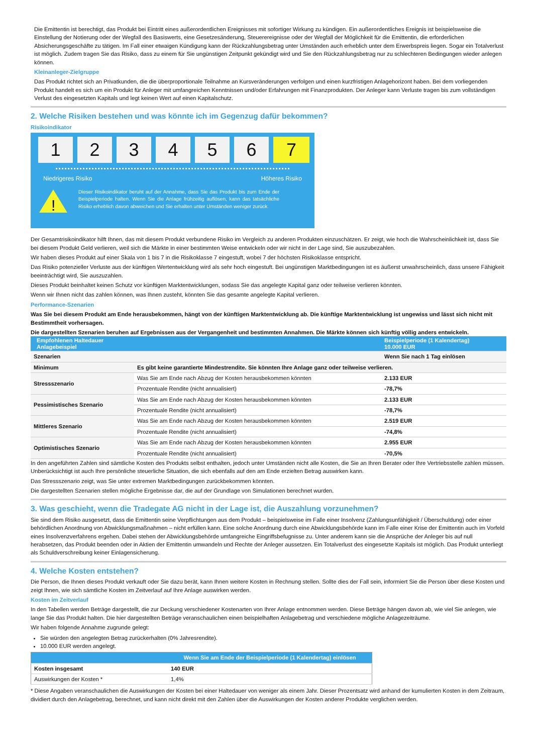Die Emittentin ist berechtigt, das Produkt bei Eintritt eines außerordentlichen Ereignisses mit sofortiger Wirkung zu kündigen. Ein außerordentliches Ereignis ist beispielsweise die Einstellung der Notierung oder der Wegfall des Basiswerts, eine Gesetzesänderung, Steuerereignisse oder der Wegfall der Möglichkeit für die Emittentin, die erforderlichen Absicherungsgeschäfte zu tätigen. Im Fall einer etwaigen Kündigung kann der Rückzahlungsbetrag unter Umständen auch erheblich unter dem Erwerbspreis liegen. Sogar ein Totalverlust ist möglich. Zudem tragen Sie das Risiko, dass zu einem für Sie ungünstigen Zeitpunkt gekündigt wird und Sie den Rückzahlungsbetrag nur zu schlechteren Bedingungen wieder anlegen können.
Kleinanleger-Zielgruppe
Das Produkt richtet sich an Privatkunden, die die überproportionale Teilnahme an Kursveränderungen verfolgen und einen kurzfristigen Anlagehorizont haben. Bei dem vorliegenden Produkt handelt es sich um ein Produkt für Anleger mit umfangreichen Kenntnissen und/oder Erfahrungen mit Finanzprodukten. Der Anleger kann Verluste tragen bis zum vollständigen Verlust des eingesetzten Kapitals und legt keinen Wert auf einen Kapitalschutz.
2. Welche Risiken bestehen und was könnte ich im Gegenzug dafür bekommen?
Risikoindikator
1 2 3 4 5 6 7
Niedrigeres Risiko Höheres Risiko
!
Dieser Risikoindikator beruht auf der Annahme, dass Sie das Produkt bis zum Ende der Beispielperiode halten. Wenn Sie die Anlage frühzeitig auflösen, kann das tatsächliche Risiko erheblich davon abweichen und Sie erhalten unter Umständen weniger zurück.
Der Gesamtrisikoindikator hilft Ihnen, das mit diesem Produkt verbundene Risiko im Vergleich zu anderen Produkten einzuschätzen. Er zeigt, wie hoch die Wahrscheinlichkeit ist, dass Sie bei diesem Produkt Geld verlieren, weil sich die Märkte in einer bestimmten Weise entwickeln oder wir nicht in der Lage sind, Sie auszubezahlen.
Wir haben dieses Produkt auf einer Skala von 1 bis 7 in die Risikoklasse 7 eingestuft, wobei 7 der höchsten Risikoklasse entspricht.
Das Risiko potenzieller Verluste aus der künftigen Wertentwicklung wird als sehr hoch eingestuft. Bei ungünstigen Marktbedingungen ist es äußerst unwahrscheinlich, dass unsere Fähigkeit beeinträchtigt wird, Sie auszuzahlen.
Dieses Produkt beinhaltet keinen Schutz vor künftigen Marktentwicklungen, sodass Sie das angelegte Kapital ganz oder teilweise verlieren könnten.
Wenn wir Ihnen nicht das zahlen können, was Ihnen zusteht, könnten Sie das gesamte angelegte Kapital verlieren.
Performance-Szenarien
Was Sie bei diesem Produkt am Ende herausbekommen, hängt von der künftigen Marktentwicklung ab. Die künftige Marktentwicklung ist ungewiss und lässt sich nicht mit Bestimmtheit vorhersagen.
Die dargestellten Szenarien beruhen auf Ergebnissen aus der Vergangenheit und bestimmten Annahmen. Die Märkte können sich künftig völlig anders entwickeln.
| Empfohlenen Haltedauer Anlagebeispiel | | Beispielperiode (1 Kalendertag) 10.000 EUR |
| --- | --- | --- |
| Szenarien | | Wenn Sie nach 1 Tag einlösen |
| Minimum | Es gibt keine garantierte Mindestrendite. Sie könnten Ihre Anlage ganz oder teilweise verlieren. | |
| Stressszenario | Was Sie am Ende nach Abzug der Kosten herausbekommen könnten | 2.133 EUR |
| | Prozentuale Rendite (nicht annualisiert) | -78,7% |
| Pessimistisches Szenario | Was Sie am Ende nach Abzug der Kosten herausbekommen könnten | 2.133 EUR |
| | Prozentuale Rendite (nicht annualisiert) | -78,7% |
| Mittleres Szenario | Was Sie am Ende nach Abzug der Kosten herausbekommen könnten | 2.519 EUR |
| | Prozentuale Rendite (nicht annualisiert) | -74,8% |
| Optimistisches Szenario | Was Sie am Ende nach Abzug der Kosten herausbekommen könnten | 2.955 EUR |
| | Prozentuale Rendite (nicht annualisiert) | -70,5% |
In den angeführten Zahlen sind sämtliche Kosten des Produkts selbst enthalten, jedoch unter Umständen nicht alle Kosten, die Sie an Ihren Berater oder Ihre Vertriebsstelle zahlen müssen. Unberücksichtigt ist auch Ihre persönliche steuerliche Situation, die sich ebenfalls auf den am Ende erzielten Betrag auswirken kann.
Das Stressszenario zeigt, was Sie unter extremen Marktbedingungen zurückbekommen könnten.
Die dargestellten Szenarien stellen mögliche Ergebnisse dar, die auf der Grundlage von Simulationen berechnet wurden.
3. Was geschieht, wenn die Tradegate AG nicht in der Lage ist, die Auszahlung vorzunehmen?
Sie sind dem Risiko ausgesetzt, dass die Emittentin seine Verpflichtungen aus dem Produkt – beispielsweise im Falle einer Insolvenz (Zahlungsunfähigkeit / Überschuldung) oder einer behördlichen Anordnung von Abwicklungsmaßnahmen – nicht erfüllen kann. Eine solche Anordnung durch eine Abwicklungsbehörde kann im Falle einer Krise der Emittentin auch im Vorfeld eines Insolvenzverfahrens ergehen. Dabei stehen der Abwicklungsbehörde umfangreiche Eingriffsbefugnisse zu. Unter anderem kann sie die Ansprüche der Anleger bis auf null herabsetzen, das Produkt beenden oder in Aktien der Emittentin umwandeln und Rechte der Anleger aussetzen. Ein Totalverlust des eingesetzte Kapitals ist möglich. Das Produkt unterliegt als Schuldverschreibung keiner Einlagensicherung.
4. Welche Kosten entstehen?
Die Person, die Ihnen dieses Produkt verkauft oder Sie dazu berät, kann Ihnen weitere Kosten in Rechnung stellen. Sollte dies der Fall sein, informiert Sie die Person über diese Kosten und zeigt Ihnen, wie sich sämtliche Kosten im Zeitverlauf auf Ihre Anlage auswirken werden.
Kosten im Zeitverlauf
In den Tabellen werden Beträge dargestellt, die zur Deckung verschiedener Kostenarten von Ihrer Anlage entnommen werden. Diese Beträge hängen davon ab, wie viel Sie anlegen, wie lange Sie das Produkt halten. Die hier dargestellten Beträge veranschaulichen einen beispielhaften Anlagebetrag und verschiedene mögliche Anlagezeiträume.
Wir haben folgende Annahme zugrunde gelegt:
Sie würden den angelegten Betrag zurückerhalten (0% Jahresrendite).
10.000 EUR werden angelegt.
| | Wenn Sie am Ende der Beispielperiode (1 Kalendertag) einlösen |
| --- | --- |
| Kosten insgesamt | 140 EUR |
| Auswirkungen der Kosten * | 1,4% |
* Diese Angaben veranschaulichen die Auswirkungen der Kosten bei einer Haltedauer von weniger als einem Jahr. Dieser Prozentsatz wird anhand der kumulierten Kosten in dem Zeitraum, dividiert durch den Anlagebetrag, berechnet, und kann nicht direkt mit den Zahlen über die Auswirkungen der Kosten anderer Produkte verglichen werden.